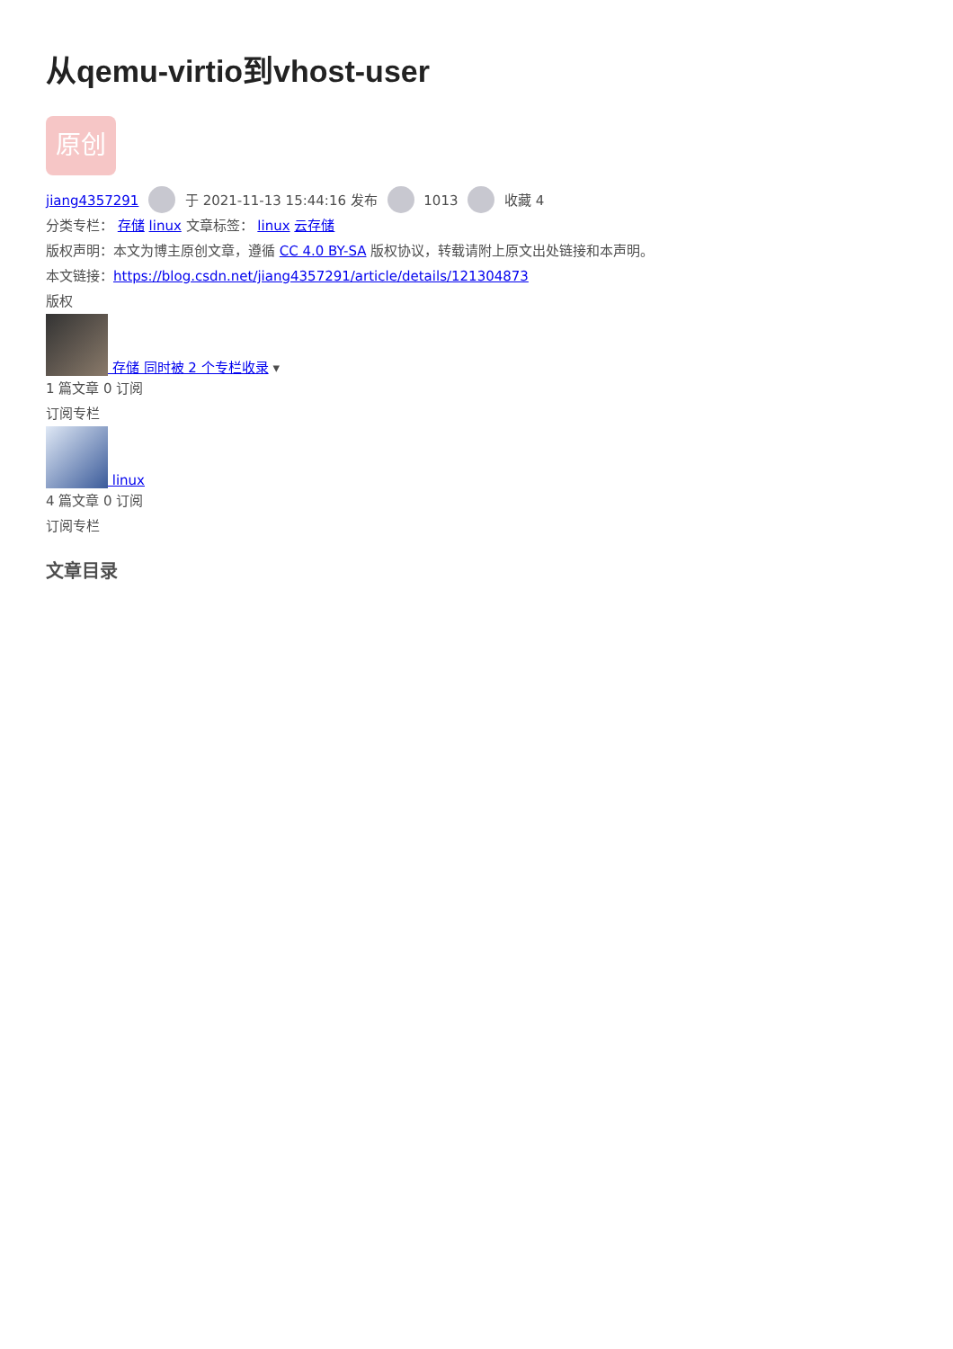从qemu-virtio到vhost-user
原创
jiang4357291 于 2021-11-13 15:44:16 发布 1013 收藏 4
分类专栏： 存储 linux 文章标签： linux 云存储
版权声明：本文为博主原创文章，遵循 CC 4.0 BY-SA 版权协议，转载请附上原文出处链接和本声明。
本文链接：https://blog.csdn.net/jiang4357291/article/details/121304873
版权
存储 同时被 2 个专栏收录 ▾
1 篇文章 0 订阅
订阅专栏
linux
4 篇文章 0 订阅
订阅专栏
文章目录